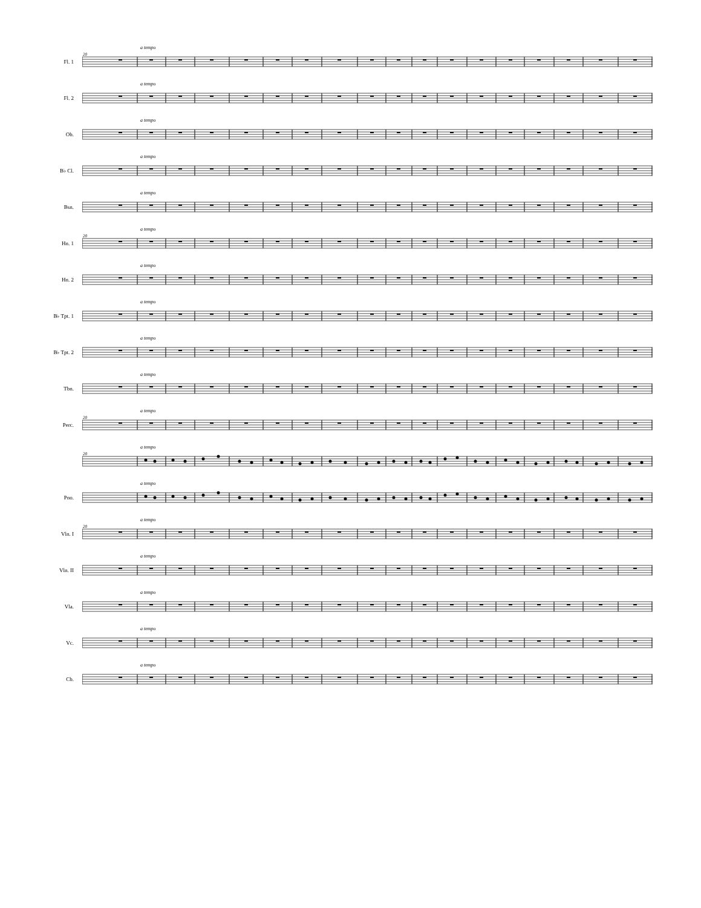a tempo
20
Fl. 1
a tempo
Fl. 2
a tempo
Ob.
a tempo
B♭ Cl.
a tempo
Bsn.
a tempo
20
Hn. 1
a tempo
Hn. 2
a tempo
B♭ Tpt. 1
a tempo
B♭ Tpt. 2
a tempo
Tbn.
a tempo
20
Perc.
a tempo
20
a tempo
Pno.
a tempo
20
Vln. I
a tempo
Vln. II
a tempo
Vla.
a tempo
Vc.
a tempo
Cb.